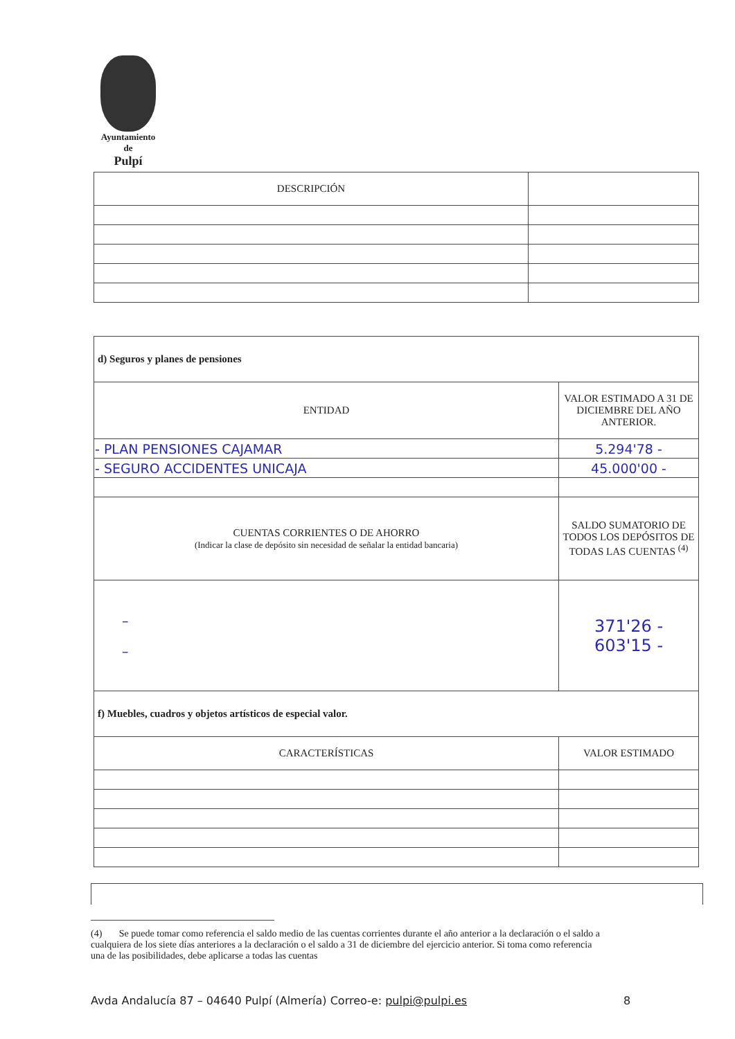Ayuntamiento
de
Pulpí
| DESCRIPCIÓN | |
| --- | --- |
| d) Seguros y planes de pensiones | |
| ENTIDAD | VALOR ESTIMADO A 31 DE DICIEMBRE DEL AÑO ANTERIOR. |
| - PLAN PENSIONES CAJAMAR | 5.294'78 - |
| - SEGURO ACCIDENTES UNICAJA | 45.000'00 - |
| CUENTAS CORRIENTES O DE AHORRO (Indicar la clase de depósito sin necesidad de señalar la entidad bancaria) | SALDO SUMATORIO DE TODOS LOS DEPÓSITOS DE TODAS LAS CUENTAS <sup>(4)</sup> |
| – – | 371'26 - 603'15 - |
| f) Muebles, cuadros y objetos artísticos de especial valor. | |
| CARACTERÍSTICAS | VALOR ESTIMADO |
(4) Se puede tomar como referencia el saldo medio de las cuentas corrientes durante el año anterior a la declaración o el saldo a cualquiera de los siete días anteriores a la declaración o el saldo a 31 de diciembre del ejercicio anterior. Si toma como referencia una de las posibilidades, debe aplicarse a todas las cuentas
Avda Andalucía 87 – 04640 Pulpí (Almería) Correo-e: pulpi@pulpi.es
8